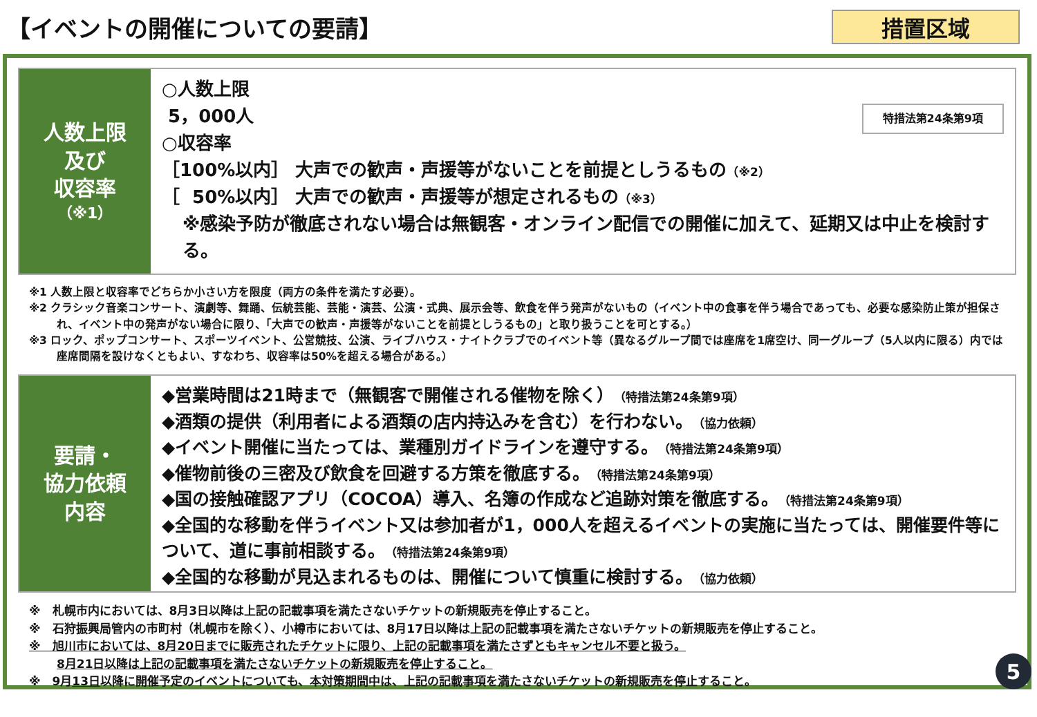【イベントの開催についての要請】
措置区域
人数上限
及び
収容率
（※1）
特措法第24条第9項
○人数上限
5，000人
○収容率
［100%以内］ 大声での歓声・声援等がないことを前提としうるもの（※2）
［ 50%以内］ 大声での歓声・声援等が想定されるもの（※3）
※感染予防が徹底されない場合は無観客・オンライン配信での開催に加えて、延期又は中止を検討する。
※1 人数上限と収容率でどちらか小さい方を限度（両方の条件を満たす必要）。
※2 クラシック音楽コンサート、演劇等、舞踊、伝統芸能、芸能・演芸、公演・式典、展示会等、飲食を伴う発声がないもの（イベント中の食事を伴う場合であっても、必要な感染防止策が担保され、イベント中の発声がない場合に限り、「大声での歓声・声援等がないことを前提としうるもの」と取り扱うことを可とする。）
※3 ロック、ポップコンサート、スポーツイベント、公営競技、公演、ライブハウス・ナイトクラブでのイベント等（異なるグループ間では座席を1席空け、同一グループ（5人以内に限る）内では座席間隔を設けなくともよい、すなわち、収容率は50%を超える場合がある。）
要請・
協力依頼
内容
◆営業時間は21時まで（無観客で開催される催物を除く）（特措法第24条第9項）
◆酒類の提供（利用者による酒類の店内持込みを含む）を行わない。（協力依頼）
◆イベント開催に当たっては、業種別ガイドラインを遵守する。（特措法第24条第9項）
◆催物前後の三密及び飲食を回避する方策を徹底する。（特措法第24条第9項）
◆国の接触確認アプリ（COCOA）導入、名簿の作成など追跡対策を徹底する。（特措法第24条第9項）
◆全国的な移動を伴うイベント又は参加者が1，000人を超えるイベントの実施に当たっては、開催要件等について、道に事前相談する。（特措法第24条第9項）
◆全国的な移動が見込まれるものは、開催について慎重に検討する。（協力依頼）
※　札幌市内においては、8月3日以降は上記の記載事項を満たさないチケットの新規販売を停止すること。
※　石狩振興局管内の市町村（札幌市を除く）、小樽市においては、8月17日以降は上記の記載事項を満たさないチケットの新規販売を停止すること。
※　旭川市においては、8月20日までに販売されたチケットに限り、上記の記載事項を満たさずともキャンセル不要と扱う。
8月21日以降は上記の記載事項を満たさないチケットの新規販売を停止すること。
※　9月13日以降に開催予定のイベントについても、本対策期間中は、上記の記載事項を満たさないチケットの新規販売を停止すること。
5